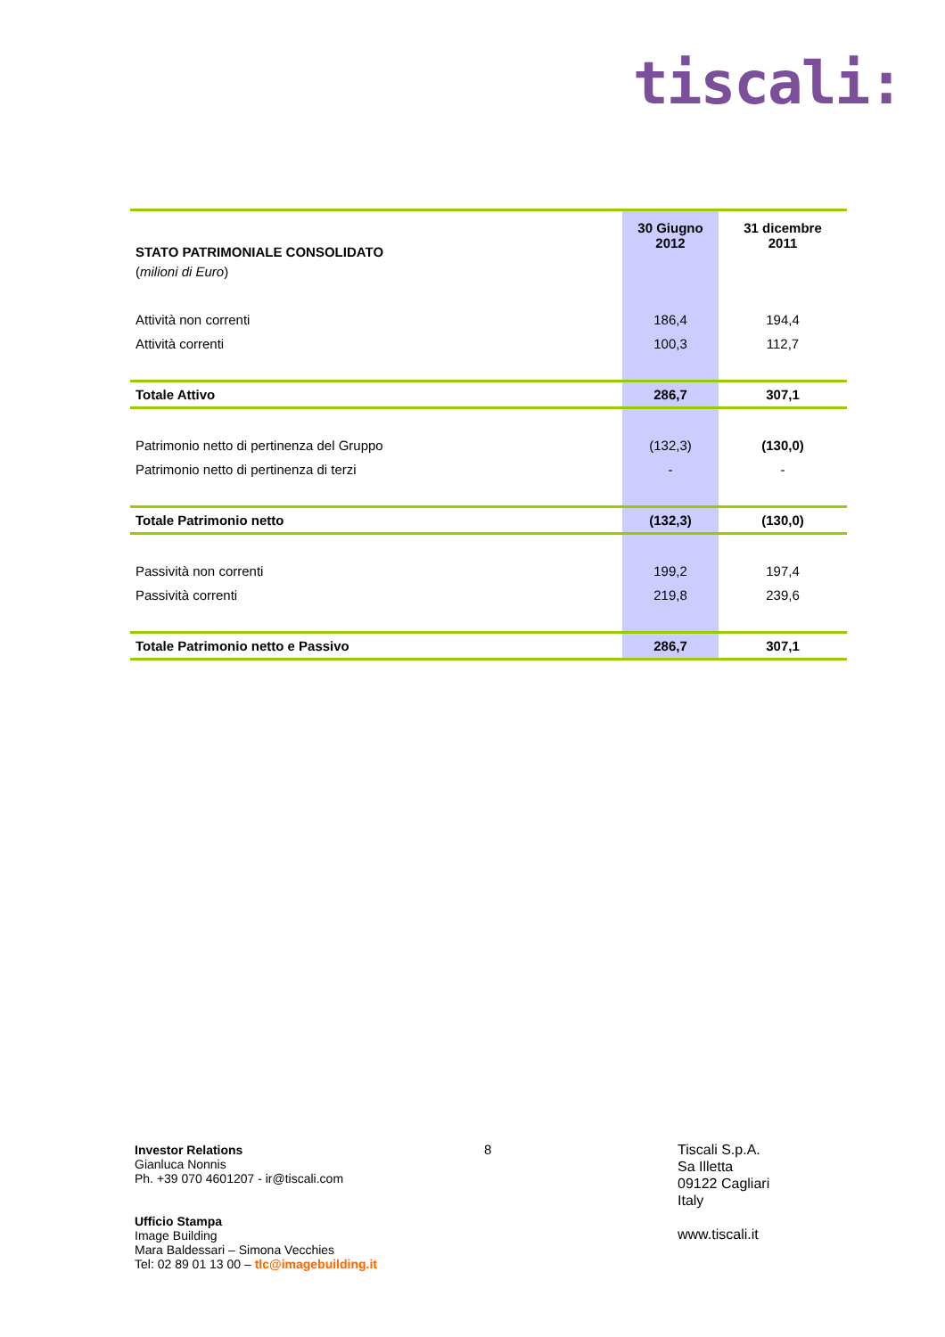tiscali:
| STATO PATRIMONIALE CONSOLIDATO | 30 Giugno 2012 | 31 dicembre 2011 |
| ( milioni di Euro ) | | |
| Attività non correnti | 186,4 | 194,4 |
| Attività correnti | 100,3 | 112,7 |
| Totale Attivo | 286,7 | 307,1 |
| Patrimonio netto di pertinenza del Gruppo | (132,3) | (130,0) |
| Patrimonio netto di pertinenza di terzi | - | - |
| Totale Patrimonio netto | (132,3) | (130,0) |
| Passività non correnti | 199,2 | 197,4 |
| Passività correnti | 219,8 | 239,6 |
| Totale Patrimonio netto e Passivo | 286,7 | 307,1 |
Investor Relations
Gianluca Nonnis
Ph. +39 070 4601207 - ir@tiscali.com
Ufficio Stampa
Image Building
Mara Baldessari – Simona Vecchies
Tel: 02 89 01 13 00 – tlc@imagebuilding.it
8
Tiscali S.p.A.
Sa Illetta
09122 Cagliari
Italy
www.tiscali.it